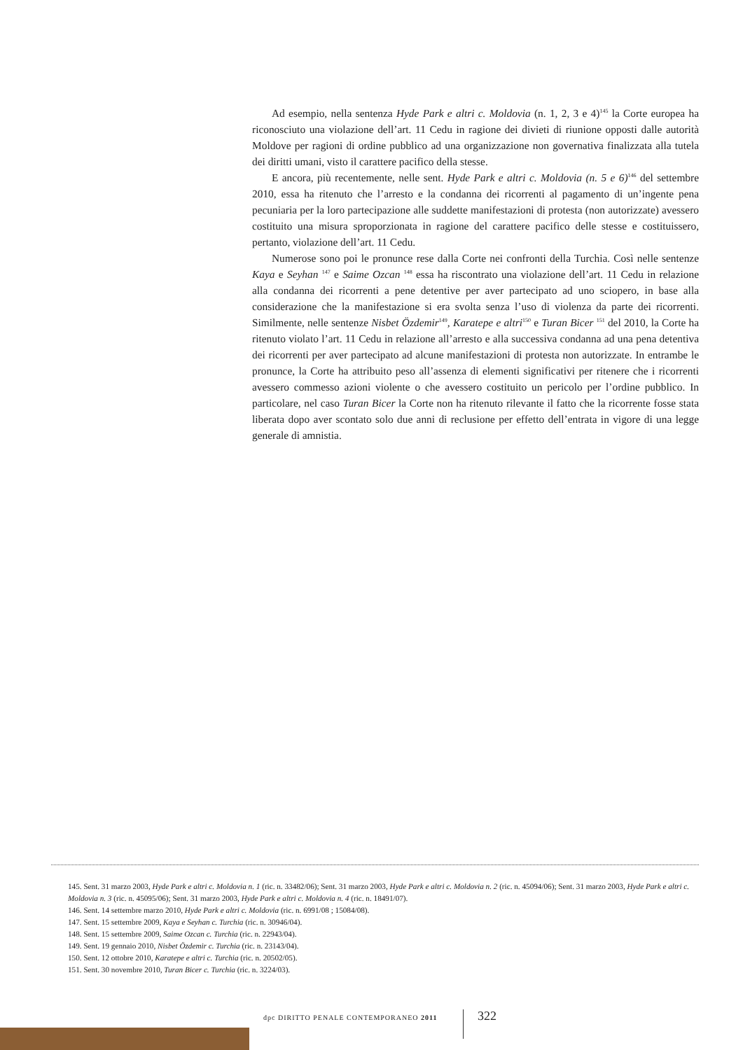Ad esempio, nella sentenza Hyde Park e altri c. Moldovia (n. 1, 2, 3 e 4)<sup>145</sup> la Corte europea ha riconosciuto una violazione dell’art. 11 Cedu in ragione dei divieti di riunione opposti dalle autorità Moldove per ragioni di ordine pubblico ad una organizzazione non governativa finalizzata alla tutela dei diritti umani, visto il carattere pacifico della stesse.
E ancora, più recentemente, nelle sent. Hyde Park e altri c. Moldovia (n. 5 e 6)<sup>146</sup> del settembre 2010, essa ha ritenuto che l’arresto e la condanna dei ricorrenti al pagamento di un’ingente pena pecuniaria per la loro partecipazione alle suddette manifestazioni di protesta (non autorizzate) avessero costituito una misura sproporzionata in ragione del carattere pacifico delle stesse e costituissero, pertanto, violazione dell’art. 11 Cedu.
Numerose sono poi le pronunce rese dalla Corte nei confronti della Turchia. Così nelle sentenze Kaya e Seyhan <sup>147</sup> e Saime Ozcan <sup>148</sup> essa ha riscontrato una violazione dell’art. 11 Cedu in relazione alla condanna dei ricorrenti a pene detentive per aver partecipato ad uno sciopero, in base alla considerazione che la manifestazione si era svolta senza l’uso di violenza da parte dei ricorrenti. Similmente, nelle sentenze Nisbet Özdemir<sup>149</sup>, Karatepe e altri<sup>150</sup> e Turan Bicer <sup>151</sup> del 2010, la Corte ha ritenuto violato l’art. 11 Cedu in relazione all’arresto e alla successiva condanna ad una pena detentiva dei ricorrenti per aver partecipato ad alcune manifestazioni di protesta non autorizzate. In entrambe le pronunce, la Corte ha attribuito peso all’assenza di elementi significativi per ritenere che i ricorrenti avessero commesso azioni violente o che avessero costituito un pericolo per l’ordine pubblico. In particolare, nel caso Turan Bicer la Corte non ha ritenuto rilevante il fatto che la ricorrente fosse stata liberata dopo aver scontato solo due anni di reclusione per effetto dell’entrata in vigore di una legge generale di amnistia.
145. Sent. 31 marzo 2003, Hyde Park e altri c. Moldovia n. 1 (ric. n. 33482/06); Sent. 31 marzo 2003, Hyde Park e altri c. Moldovia n. 2 (ric. n. 45094/06); Sent. 31 marzo 2003, Hyde Park e altri c. Moldovia n. 3 (ric. n. 45095/06); Sent. 31 marzo 2003, Hyde Park e altri c. Moldovia n. 4 (ric. n. 18491/07).
146. Sent. 14 settembre marzo 2010, Hyde Park e altri c. Moldovia (ric. n. 6991/08 ; 15084/08).
147. Sent. 15 settembre 2009, Kaya e Seyhan c. Turchia (ric. n. 30946/04).
148. Sent. 15 settembre 2009, Saime Ozcan c. Turchia (ric. n. 22943/04).
149. Sent. 19 gennaio 2010, Nisbet Özdemir c. Turchia (ric. n. 23143/04).
150. Sent. 12 ottobre 2010, Karatepe e altri c. Turchia (ric. n. 20502/05).
151. Sent. 30 novembre 2010, Turan Bicer c. Turchia (ric. n. 3224/03).
dpc DIRITTO PENALE CONTEMPORANEO 2011
322